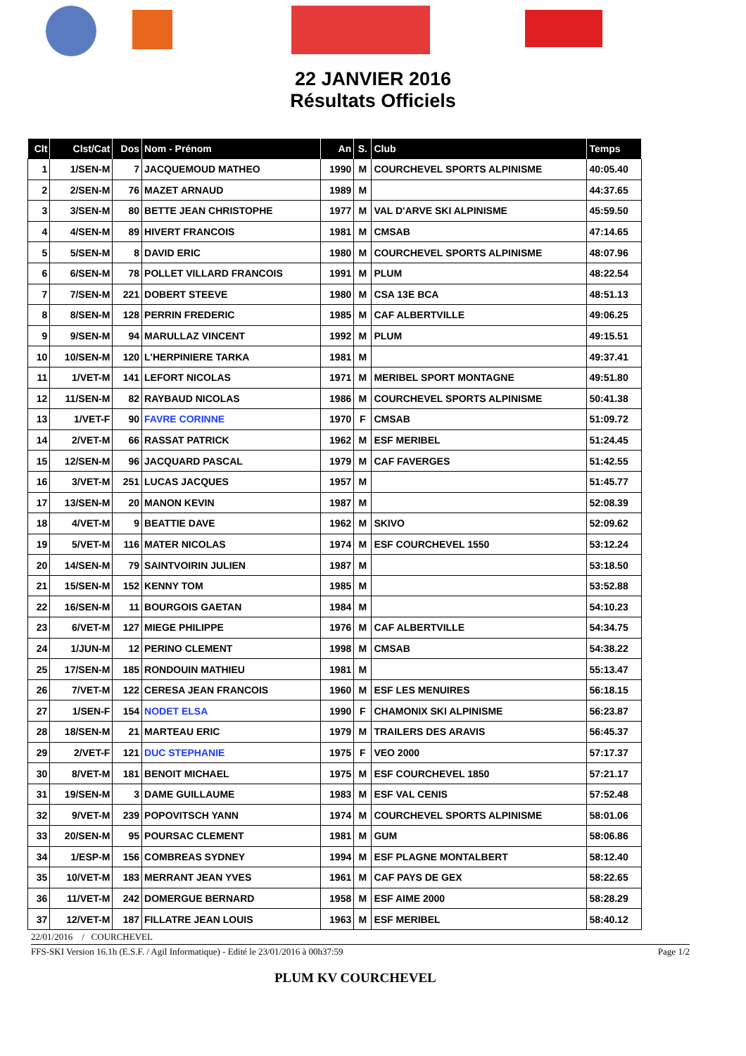22 JANVIER 2016
Résultats Officiels
| Clt | Clst/Cat | Dos | Nom - Prénom | An | S. | Club | Temps |
| --- | --- | --- | --- | --- | --- | --- | --- |
| 1 | 1/SEN-M | 7 | JACQUEMOUD MATHEO | 1990 | M | COURCHEVEL SPORTS ALPINISME | 40:05.40 |
| 2 | 2/SEN-M | 76 | MAZET ARNAUD | 1989 | M | | 44:37.65 |
| 3 | 3/SEN-M | 80 | BETTE JEAN CHRISTOPHE | 1977 | M | VAL D'ARVE SKI ALPINISME | 45:59.50 |
| 4 | 4/SEN-M | 89 | HIVERT FRANCOIS | 1981 | M | CMSAB | 47:14.65 |
| 5 | 5/SEN-M | 8 | DAVID ERIC | 1980 | M | COURCHEVEL SPORTS ALPINISME | 48:07.96 |
| 6 | 6/SEN-M | 78 | POLLET VILLARD FRANCOIS | 1991 | M | PLUM | 48:22.54 |
| 7 | 7/SEN-M | 221 | DOBERT STEEVE | 1980 | M | CSA 13E BCA | 48:51.13 |
| 8 | 8/SEN-M | 128 | PERRIN FREDERIC | 1985 | M | CAF ALBERTVILLE | 49:06.25 |
| 9 | 9/SEN-M | 94 | MARULLAZ VINCENT | 1992 | M | PLUM | 49:15.51 |
| 10 | 10/SEN-M | 120 | L'HERPINIERE TARKA | 1981 | M | | 49:37.41 |
| 11 | 1/VET-M | 141 | LEFORT NICOLAS | 1971 | M | MERIBEL SPORT MONTAGNE | 49:51.80 |
| 12 | 11/SEN-M | 82 | RAYBAUD NICOLAS | 1986 | M | COURCHEVEL SPORTS ALPINISME | 50:41.38 |
| 13 | 1/VET-F | 90 | FAVRE CORINNE | 1970 | F | CMSAB | 51:09.72 |
| 14 | 2/VET-M | 66 | RASSAT PATRICK | 1962 | M | ESF MERIBEL | 51:24.45 |
| 15 | 12/SEN-M | 96 | JACQUARD PASCAL | 1979 | M | CAF FAVERGES | 51:42.55 |
| 16 | 3/VET-M | 251 | LUCAS JACQUES | 1957 | M | | 51:45.77 |
| 17 | 13/SEN-M | 20 | MANON KEVIN | 1987 | M | | 52:08.39 |
| 18 | 4/VET-M | 9 | BEATTIE DAVE | 1962 | M | SKIVO | 52:09.62 |
| 19 | 5/VET-M | 116 | MATER NICOLAS | 1974 | M | ESF COURCHEVEL 1550 | 53:12.24 |
| 20 | 14/SEN-M | 79 | SAINTVOIRIN JULIEN | 1987 | M | | 53:18.50 |
| 21 | 15/SEN-M | 152 | KENNY TOM | 1985 | M | | 53:52.88 |
| 22 | 16/SEN-M | 11 | BOURGOIS GAETAN | 1984 | M | | 54:10.23 |
| 23 | 6/VET-M | 127 | MIEGE PHILIPPE | 1976 | M | CAF ALBERTVILLE | 54:34.75 |
| 24 | 1/JUN-M | 12 | PERINO CLEMENT | 1998 | M | CMSAB | 54:38.22 |
| 25 | 17/SEN-M | 185 | RONDOUIN MATHIEU | 1981 | M | | 55:13.47 |
| 26 | 7/VET-M | 122 | CERESA JEAN FRANCOIS | 1960 | M | ESF LES MENUIRES | 56:18.15 |
| 27 | 1/SEN-F | 154 | NODET ELSA | 1990 | F | CHAMONIX SKI ALPINISME | 56:23.87 |
| 28 | 18/SEN-M | 21 | MARTEAU ERIC | 1979 | M | TRAILERS DES ARAVIS | 56:45.37 |
| 29 | 2/VET-F | 121 | DUC STEPHANIE | 1975 | F | VEO 2000 | 57:17.37 |
| 30 | 8/VET-M | 181 | BENOIT MICHAEL | 1975 | M | ESF COURCHEVEL 1850 | 57:21.17 |
| 31 | 19/SEN-M | 3 | DAME GUILLAUME | 1983 | M | ESF VAL CENIS | 57:52.48 |
| 32 | 9/VET-M | 239 | POPOVITSCH YANN | 1974 | M | COURCHEVEL SPORTS ALPINISME | 58:01.06 |
| 33 | 20/SEN-M | 95 | POURSAC CLEMENT | 1981 | M | GUM | 58:06.86 |
| 34 | 1/ESP-M | 156 | COMBREAS SYDNEY | 1994 | M | ESF PLAGNE MONTALBERT | 58:12.40 |
| 35 | 10/VET-M | 183 | MERRANT JEAN YVES | 1961 | M | CAF PAYS DE GEX | 58:22.65 |
| 36 | 11/VET-M | 242 | DOMERGUE BERNARD | 1958 | M | ESF AIME 2000 | 58:28.29 |
| 37 | 12/VET-M | 187 | FILLATRE JEAN LOUIS | 1963 | M | ESF MERIBEL | 58:40.12 |
22/01/2016 / COURCHEVEL
FFS-SKI Version 16.1h (E.S.F. / Agil Informatique) - Edité le 23/01/2016 à 00h37:59 Page 1/2
PLUM KV COURCHEVEL